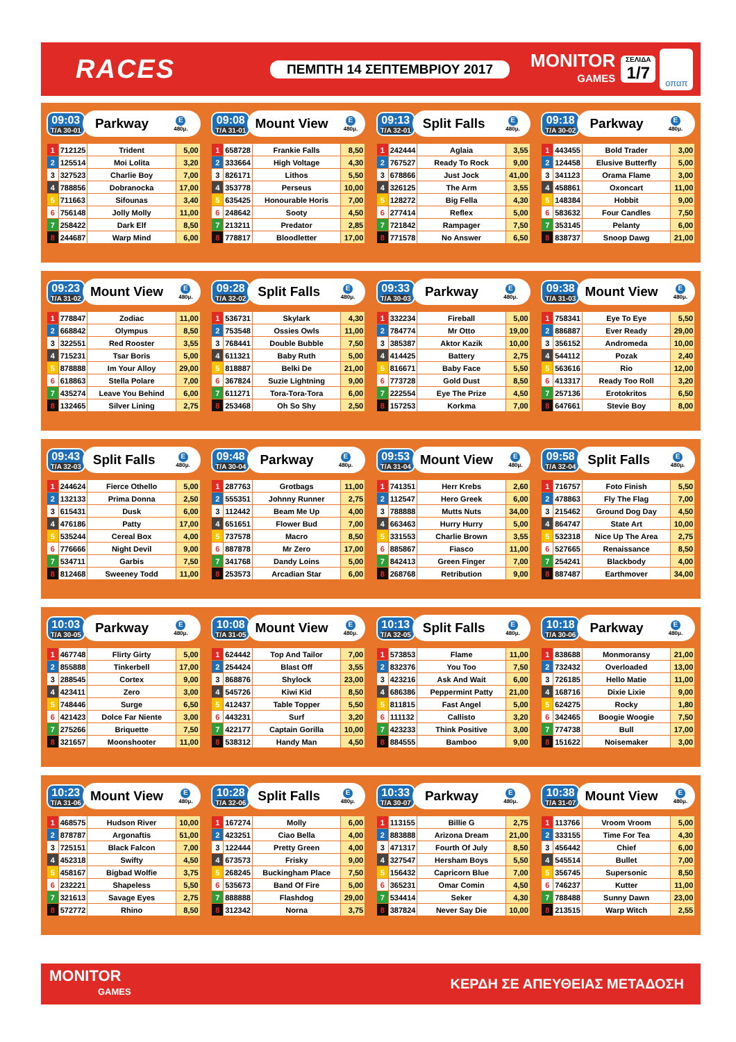RACES
ΠΕΜΠΤΗ 14 ΣΕΠΤΕΜΒΡΙΟΥ 2017
MONITOR
GAMES
ΣΕΛΙΔΑ
1/7
οπαπ
09:03
T/A 30-01
Parkway
E
480μ.
| 1 | 712125 | Trident | 5,00 |
| 2 | 125514 | Moi Lolita | 3,20 |
| 3 | 327523 | Charlie Boy | 7,00 |
| 4 | 788856 | Dobranocka | 17,00 |
| 5 | 711663 | Sifounas | 3,40 |
| 6 | 756148 | Jolly Molly | 11,00 |
| 7 | 258422 | Dark Elf | 8,50 |
| 8 | 244687 | Warp Mind | 6,00 |
09:08
T/A 31-01
Mount View
E
480μ.
| 1 | 658728 | Frankie Falls | 8,50 |
| 2 | 333664 | High Voltage | 4,30 |
| 3 | 826171 | Lithos | 5,50 |
| 4 | 353778 | Perseus | 10,00 |
| 5 | 635425 | Honourable Horis | 7,00 |
| 6 | 248642 | Sooty | 4,50 |
| 7 | 213211 | Predator | 2,85 |
| 8 | 778817 | Bloodletter | 17,00 |
09:13
T/A 32-01
Split Falls
E
480μ.
| 1 | 242444 | Aglaia | 3,55 |
| 2 | 767527 | Ready To Rock | 9,00 |
| 3 | 678866 | Just Jock | 41,00 |
| 4 | 326125 | The Arm | 3,55 |
| 5 | 128272 | Big Fella | 4,30 |
| 6 | 277414 | Reflex | 5,00 |
| 7 | 721842 | Rampager | 7,50 |
| 8 | 771578 | No Answer | 6,50 |
09:18
T/A 30-02
Parkway
E
480μ.
| 1 | 443455 | Bold Trader | 3,00 |
| 2 | 124458 | Elusive Butterfly | 5,00 |
| 3 | 341123 | Orama Flame | 3,00 |
| 4 | 458861 | Oxoncart | 11,00 |
| 5 | 148384 | Hobbit | 9,00 |
| 6 | 583632 | Four Candles | 7,50 |
| 7 | 353145 | Pelanty | 6,00 |
| 8 | 838737 | Snoop Dawg | 21,00 |
09:23
T/A 31-02
Mount View
E
480μ.
| 1 | 778847 | Zodiac | 11,00 |
| 2 | 668842 | Olympus | 8,50 |
| 3 | 322551 | Red Rooster | 3,55 |
| 4 | 715231 | Tsar Boris | 5,00 |
| 5 | 878888 | Im Your Alloy | 29,00 |
| 6 | 618863 | Stella Polare | 7,00 |
| 7 | 435274 | Leave You Behind | 6,00 |
| 8 | 132465 | Silver Lining | 2,75 |
09:28
T/A 32-02
Split Falls
E
480μ.
| 1 | 536731 | Skylark | 4,30 |
| 2 | 753548 | Ossies Owls | 11,00 |
| 3 | 768441 | Double Bubble | 7,50 |
| 4 | 611321 | Baby Ruth | 5,00 |
| 5 | 818887 | Belki De | 21,00 |
| 6 | 367824 | Suzie Lightning | 9,00 |
| 7 | 611271 | Tora-Tora-Tora | 6,00 |
| 8 | 253468 | Oh So Shy | 2,50 |
09:33
T/A 30-03
Parkway
E
480μ.
| 1 | 332234 | Fireball | 5,00 |
| 2 | 784774 | Mr Otto | 19,00 |
| 3 | 385387 | Aktor Kazik | 10,00 |
| 4 | 414425 | Battery | 2,75 |
| 5 | 816671 | Baby Face | 5,50 |
| 6 | 773728 | Gold Dust | 8,50 |
| 7 | 222554 | Eye The Prize | 4,50 |
| 8 | 157253 | Korkma | 7,00 |
09:38
T/A 31-03
Mount View
E
480μ.
| 1 | 758341 | Eye To Eye | 5,50 |
| 2 | 886887 | Ever Ready | 29,00 |
| 3 | 356152 | Andromeda | 10,00 |
| 4 | 544112 | Pozak | 2,40 |
| 5 | 563616 | Rio | 12,00 |
| 6 | 413317 | Ready Too Roll | 3,20 |
| 7 | 257136 | Erotokritos | 6,50 |
| 8 | 647661 | Stevie Boy | 8,00 |
09:43
T/A 32-03
Split Falls
E
480μ.
| 1 | 244624 | Fierce Othello | 5,00 |
| 2 | 132133 | Prima Donna | 2,50 |
| 3 | 615431 | Dusk | 6,00 |
| 4 | 476186 | Patty | 17,00 |
| 5 | 535244 | Cereal Box | 4,00 |
| 6 | 776666 | Night Devil | 9,00 |
| 7 | 534711 | Garbis | 7,50 |
| 8 | 812468 | Sweeney Todd | 11,00 |
09:48
T/A 30-04
Parkway
E
480μ.
| 1 | 287763 | Grotbags | 11,00 |
| 2 | 555351 | Johnny Runner | 2,75 |
| 3 | 112442 | Beam Me Up | 4,00 |
| 4 | 651651 | Flower Bud | 7,00 |
| 5 | 737578 | Macro | 8,50 |
| 6 | 887878 | Mr Zero | 17,00 |
| 7 | 341768 | Dandy Loins | 5,00 |
| 8 | 253573 | Arcadian Star | 6,00 |
09:53
T/A 31-04
Mount View
E
480μ.
| 1 | 741351 | Herr Krebs | 2,60 |
| 2 | 112547 | Hero Greek | 6,00 |
| 3 | 788888 | Mutts Nuts | 34,00 |
| 4 | 663463 | Hurry Hurry | 5,00 |
| 5 | 331553 | Charlie Brown | 3,55 |
| 6 | 885867 | Fiasco | 11,00 |
| 7 | 842413 | Green Finger | 7,00 |
| 8 | 268768 | Retribution | 9,00 |
09:58
T/A 32-04
Split Falls
E
480μ.
| 1 | 716757 | Foto Finish | 5,50 |
| 2 | 478863 | Fly The Flag | 7,00 |
| 3 | 215462 | Ground Dog Day | 4,50 |
| 4 | 864747 | State Art | 10,00 |
| 5 | 532318 | Nice Up The Area | 2,75 |
| 6 | 527665 | Renaissance | 8,50 |
| 7 | 254241 | Blackbody | 4,00 |
| 8 | 887487 | Earthmover | 34,00 |
10:03
T/A 30-05
Parkway
E
480μ.
| 1 | 467748 | Flirty Girty | 5,00 |
| 2 | 855888 | Tinkerbell | 17,00 |
| 3 | 288545 | Cortex | 9,00 |
| 4 | 423411 | Zero | 3,00 |
| 5 | 748446 | Surge | 6,50 |
| 6 | 421423 | Dolce Far Niente | 3,00 |
| 7 | 275266 | Briquette | 7,50 |
| 8 | 321657 | Moonshooter | 11,00 |
10:08
T/A 31-05
Mount View
E
480μ.
| 1 | 624442 | Top And Tailor | 7,00 |
| 2 | 254424 | Blast Off | 3,55 |
| 3 | 868876 | Shylock | 23,00 |
| 4 | 545726 | Kiwi Kid | 8,50 |
| 5 | 412437 | Table Topper | 5,50 |
| 6 | 443231 | Surf | 3,20 |
| 7 | 422177 | Captain Gorilla | 10,00 |
| 8 | 538312 | Handy Man | 4,50 |
10:13
T/A 32-05
Split Falls
E
480μ.
| 1 | 573853 | Flame | 11,00 |
| 2 | 832376 | You Too | 7,50 |
| 3 | 423216 | Ask And Wait | 6,00 |
| 4 | 686386 | Peppermint Patty | 21,00 |
| 5 | 811815 | Fast Angel | 5,00 |
| 6 | 111132 | Callisto | 3,20 |
| 7 | 423233 | Think Positive | 3,00 |
| 8 | 884555 | Bamboo | 9,00 |
10:18
T/A 30-06
Parkway
E
480μ.
| 1 | 838688 | Monmoransy | 21,00 |
| 2 | 732432 | Overloaded | 13,00 |
| 3 | 726185 | Hello Matie | 11,00 |
| 4 | 168716 | Dixie Lixie | 9,00 |
| 5 | 624275 | Rocky | 1,80 |
| 6 | 342465 | Boogie Woogie | 7,50 |
| 7 | 774738 | Bull | 17,00 |
| 8 | 151622 | Noisemaker | 3,00 |
10:23
T/A 31-06
Mount View
E
480μ.
| 1 | 468575 | Hudson River | 10,00 |
| 2 | 878787 | Argonaftis | 51,00 |
| 3 | 725151 | Black Falcon | 7,00 |
| 4 | 452318 | Swifty | 4,50 |
| 5 | 458167 | Bigbad Wolfie | 3,75 |
| 6 | 232221 | Shapeless | 5,50 |
| 7 | 321613 | Savage Eyes | 2,75 |
| 8 | 572772 | Rhino | 8,50 |
10:28
T/A 32-06
Split Falls
E
480μ.
| 1 | 167274 | Molly | 6,00 |
| 2 | 423251 | Ciao Bella | 4,00 |
| 3 | 122444 | Pretty Green | 4,00 |
| 4 | 673573 | Frisky | 9,00 |
| 5 | 268245 | Buckingham Place | 7,50 |
| 6 | 535673 | Band Of Fire | 5,00 |
| 7 | 888888 | Flashdog | 29,00 |
| 8 | 312342 | Norna | 3,75 |
10:33
T/A 30-07
Parkway
E
480μ.
| 1 | 113155 | Billie G | 2,75 |
| 2 | 883888 | Arizona Dream | 21,00 |
| 3 | 471317 | Fourth Of July | 8,50 |
| 4 | 327547 | Hersham Boys | 5,50 |
| 5 | 156432 | Capricorn Blue | 7,00 |
| 6 | 365231 | Omar Comin | 4,50 |
| 7 | 534414 | Seker | 4,30 |
| 8 | 387824 | Never Say Die | 10,00 |
10:38
T/A 31-07
Mount View
E
480μ.
| 1 | 113766 | Vroom Vroom | 5,00 |
| 2 | 333155 | Time For Tea | 4,30 |
| 3 | 456442 | Chief | 6,00 |
| 4 | 545514 | Bullet | 7,00 |
| 5 | 356745 | Supersonic | 8,50 |
| 6 | 746237 | Kutter | 11,00 |
| 7 | 788488 | Sunny Dawn | 23,00 |
| 8 | 213515 | Warp Witch | 2,55 |
MONITOR
GAMES
ΚΕΡΔΗ ΣΕ ΑΠΕΥΘΕΙΑΣ ΜΕΤΑΔΟΣΗ